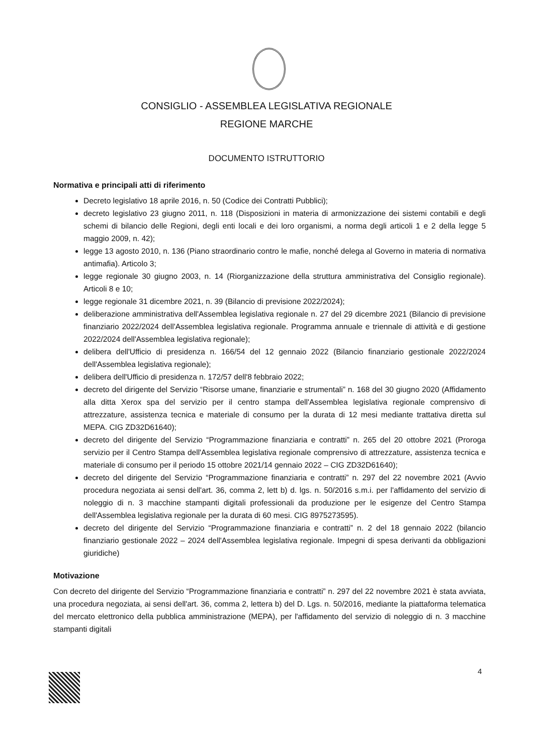CONSIGLIO - ASSEMBLEA LEGISLATIVA REGIONALE
REGIONE MARCHE
DOCUMENTO ISTRUTTORIO
Normativa e principali atti di riferimento
Decreto legislativo 18 aprile 2016, n. 50 (Codice dei Contratti Pubblici);
decreto legislativo 23 giugno 2011, n. 118 (Disposizioni in materia di armonizzazione dei sistemi contabili e degli schemi di bilancio delle Regioni, degli enti locali e dei loro organismi, a norma degli articoli 1 e 2 della legge 5 maggio 2009, n. 42);
legge 13 agosto 2010, n. 136 (Piano straordinario contro le mafie, nonché delega al Governo in materia di normativa antimafia). Articolo 3;
legge regionale 30 giugno 2003, n. 14 (Riorganizzazione della struttura amministrativa del Consiglio regionale). Articoli 8 e 10;
legge regionale 31 dicembre 2021, n. 39 (Bilancio di previsione 2022/2024);
deliberazione amministrativa dell'Assemblea legislativa regionale n. 27 del 29 dicembre 2021 (Bilancio di previsione finanziario 2022/2024 dell'Assemblea legislativa regionale. Programma annuale e triennale di attività e di gestione 2022/2024 dell'Assemblea legislativa regionale);
delibera dell'Ufficio di presidenza n. 166/54 del 12 gennaio 2022 (Bilancio finanziario gestionale 2022/2024 dell'Assemblea legislativa regionale);
delibera dell'Ufficio di presidenza n. 172/57 dell'8 febbraio 2022;
decreto del dirigente del Servizio “Risorse umane, finanziarie e strumentali” n. 168 del 30 giugno 2020 (Affidamento alla ditta Xerox spa del servizio per il centro stampa dell'Assemblea legislativa regionale comprensivo di attrezzature, assistenza tecnica e materiale di consumo per la durata di 12 mesi mediante trattativa diretta sul MEPA. CIG ZD32D61640);
decreto del dirigente del Servizio “Programmazione finanziaria e contratti” n. 265 del 20 ottobre 2021 (Proroga servizio per il Centro Stampa dell'Assemblea legislativa regionale comprensivo di attrezzature, assistenza tecnica e materiale di consumo per il periodo 15 ottobre 2021/14 gennaio 2022 – CIG ZD32D61640);
decreto del dirigente del Servizio “Programmazione finanziaria e contratti” n. 297 del 22 novembre 2021 (Avvio procedura negoziata ai sensi dell'art. 36, comma 2, lett b) d. lgs. n. 50/2016 s.m.i. per l'affidamento del servizio di noleggio di n. 3 macchine stampanti digitali professionali da produzione per le esigenze del Centro Stampa dell'Assemblea legislativa regionale per la durata di 60 mesi. CIG 8975273595).
decreto del dirigente del Servizio “Programmazione finanziaria e contratti” n. 2 del 18 gennaio 2022 (bilancio finanziario gestionale 2022 – 2024 dell'Assemblea legislativa regionale. Impegni di spesa derivanti da obbligazioni giuridiche)
Motivazione
Con decreto del dirigente del Servizio “Programmazione finanziaria e contratti” n. 297 del 22 novembre 2021 è stata avviata, una procedura negoziata, ai sensi dell'art. 36, comma 2, lettera b) del D. Lgs. n. 50/2016, mediante la piattaforma telematica del mercato elettronico della pubblica amministrazione (MEPA), per l'affidamento del servizio di noleggio di n. 3 macchine stampanti digitali
4